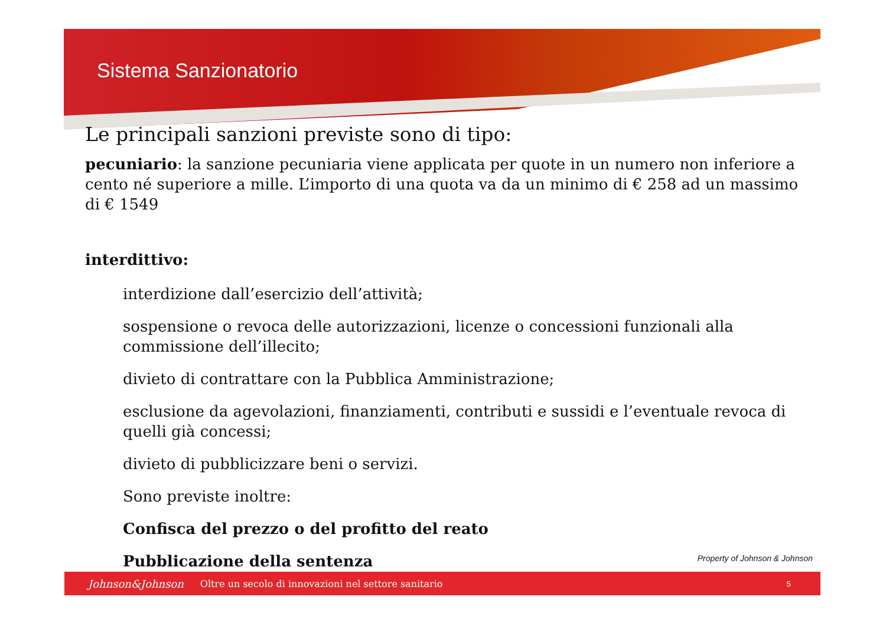Sistema Sanzionatorio
Le principali sanzioni previste sono di tipo:
pecuniario: la sanzione pecuniaria viene applicata per quote in un numero non inferiore a cento né superiore a mille. L’importo di una quota va da un minimo di € 258 ad un massimo di € 1549
interdittivo:
interdizione dall’esercizio dell’attività;
sospensione o revoca delle autorizzazioni, licenze o concessioni funzionali alla commissione dell’illecito;
divieto di contrattare con la Pubblica Amministrazione;
esclusione da agevolazioni, finanziamenti, contributi e sussidi e l’eventuale revoca di quelli già concessi;
divieto di pubblicizzare beni o servizi.
Sono previste inoltre:
Confisca del prezzo o del profitto del reato
Pubblicazione della sentenza
Property of Johnson & Johnson
Johnson&Johnson Oltre un secolo di innovazioni nel settore sanitario 5